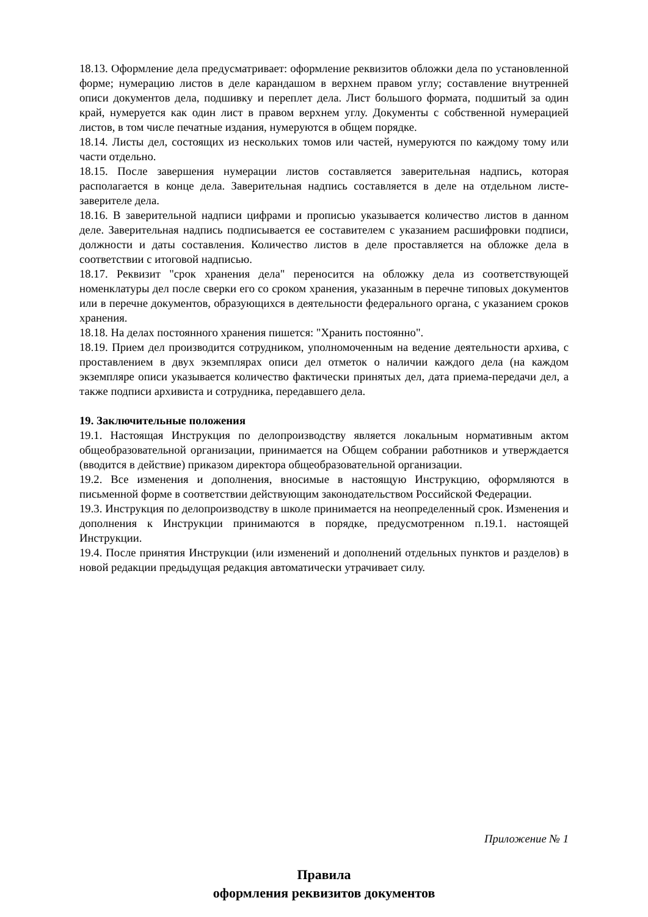18.13. Оформление дела предусматривает: оформление реквизитов обложки дела по установленной форме; нумерацию листов в деле карандашом в верхнем правом углу; составление внутренней описи документов дела, подшивку и переплет дела. Лист большого формата, подшитый за один край, нумеруется как один лист в правом верхнем углу. Документы с собственной нумерацией листов, в том числе печатные издания, нумеруются в общем порядке.
18.14. Листы дел, состоящих из нескольких томов или частей, нумеруются по каждому тому или части отдельно.
18.15. После завершения нумерации листов составляется заверительная надпись, которая располагается в конце дела. Заверительная надпись составляется в деле на отдельном листе-заверителе дела.
18.16. В заверительной надписи цифрами и прописью указывается количество листов в данном деле. Заверительная надпись подписывается ее составителем с указанием расшифровки подписи, должности и даты составления. Количество листов в деле проставляется на обложке дела в соответствии с итоговой надписью.
18.17. Реквизит "срок хранения дела" переносится на обложку дела из соответствующей номенклатуры дел после сверки его со сроком хранения, указанным в перечне типовых документов или в перечне документов, образующихся в деятельности федерального органа, с указанием сроков хранения.
18.18. На делах постоянного хранения пишется: "Хранить постоянно".
18.19. Прием дел производится сотрудником, уполномоченным на ведение деятельности архива, с проставлением в двух экземплярах описи дел отметок о наличии каждого дела (на каждом экземпляре описи указывается количество фактически принятых дел, дата приема-передачи дел, а также подписи архивиста и сотрудника, передавшего дела.
19. Заключительные положения
19.1. Настоящая Инструкция по делопроизводству является локальным нормативным актом общеобразовательной организации, принимается на Общем собрании работников и утверждается (вводится в действие) приказом директора общеобразовательной организации.
19.2. Все изменения и дополнения, вносимые в настоящую Инструкцию, оформляются в письменной форме в соответствии действующим законодательством Российской Федерации.
19.3. Инструкция по делопроизводству в школе принимается на неопределенный срок. Изменения и дополнения к Инструкции принимаются в порядке, предусмотренном п.19.1. настоящей Инструкции.
19.4. После принятия Инструкции (или изменений и дополнений отдельных пунктов и разделов) в новой редакции предыдущая редакция автоматически утрачивает силу.
Приложение № 1
Правила
оформления реквизитов документов